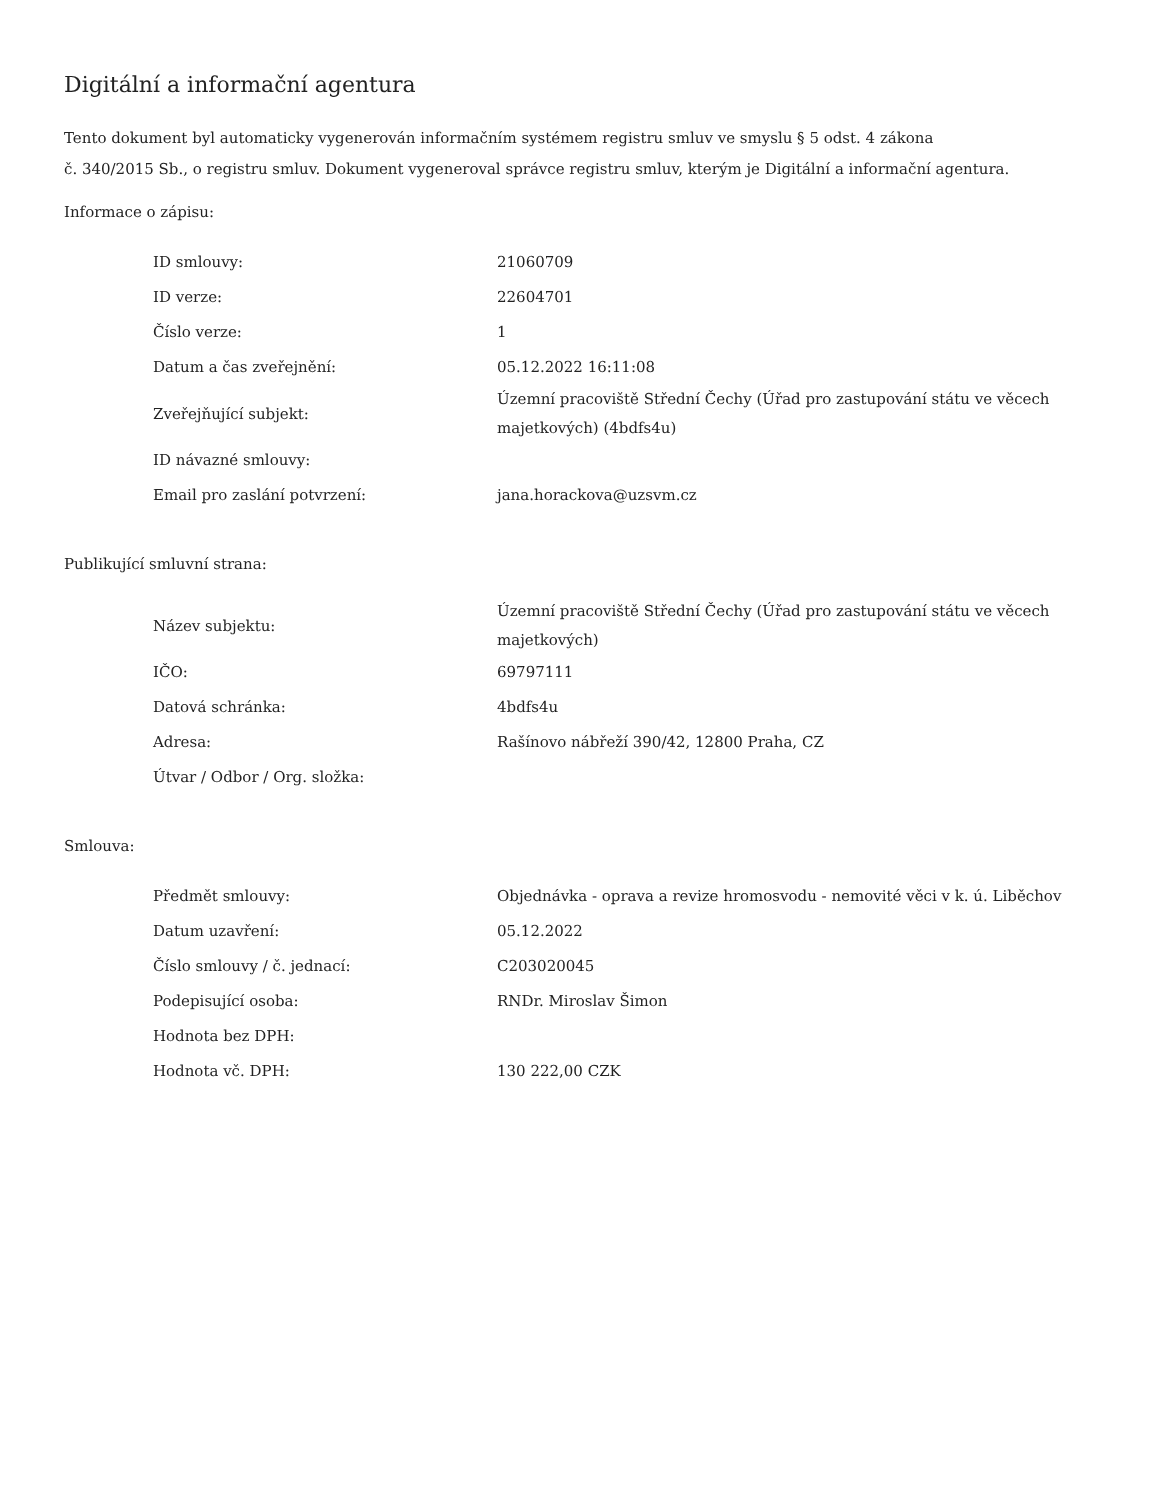Digitální a informační agentura
Tento dokument byl automaticky vygenerován informačním systémem registru smluv ve smyslu § 5 odst. 4 zákona
č. 340/2015 Sb., o registru smluv. Dokument vygeneroval správce registru smluv, kterým je Digitální a informační agentura.
Informace o zápisu:
| ID smlouvy: | 21060709 |
| ID verze: | 22604701 |
| Číslo verze: | 1 |
| Datum a čas zveřejnění: | 05.12.2022 16:11:08 |
| Zveřejňující subjekt: | Územní pracoviště Střední Čechy (Úřad pro zastupování státu ve věcech majetkových) (4bdfs4u) |
| ID návazné smlouvy: | |
| Email pro zaslání potvrzení: | jana.horackova@uzsvm.cz |
Publikující smluvní strana:
| Název subjektu: | Územní pracoviště Střední Čechy (Úřad pro zastupování státu ve věcech majetkových) |
| IČO: | 69797111 |
| Datová schránka: | 4bdfs4u |
| Adresa: | Rašínovo nábřeží 390/42, 12800 Praha, CZ |
| Útvar / Odbor / Org. složka: | |
Smlouva:
| Předmět smlouvy: | Objednávka - oprava a revize hromosvodu - nemovité věci v k. ú. Liběchov |
| Datum uzavření: | 05.12.2022 |
| Číslo smlouvy / č. jednací: | C203020045 |
| Podepisující osoba: | RNDr. Miroslav Šimon |
| Hodnota bez DPH: | |
| Hodnota vč. DPH: | 130 222,00 CZK |